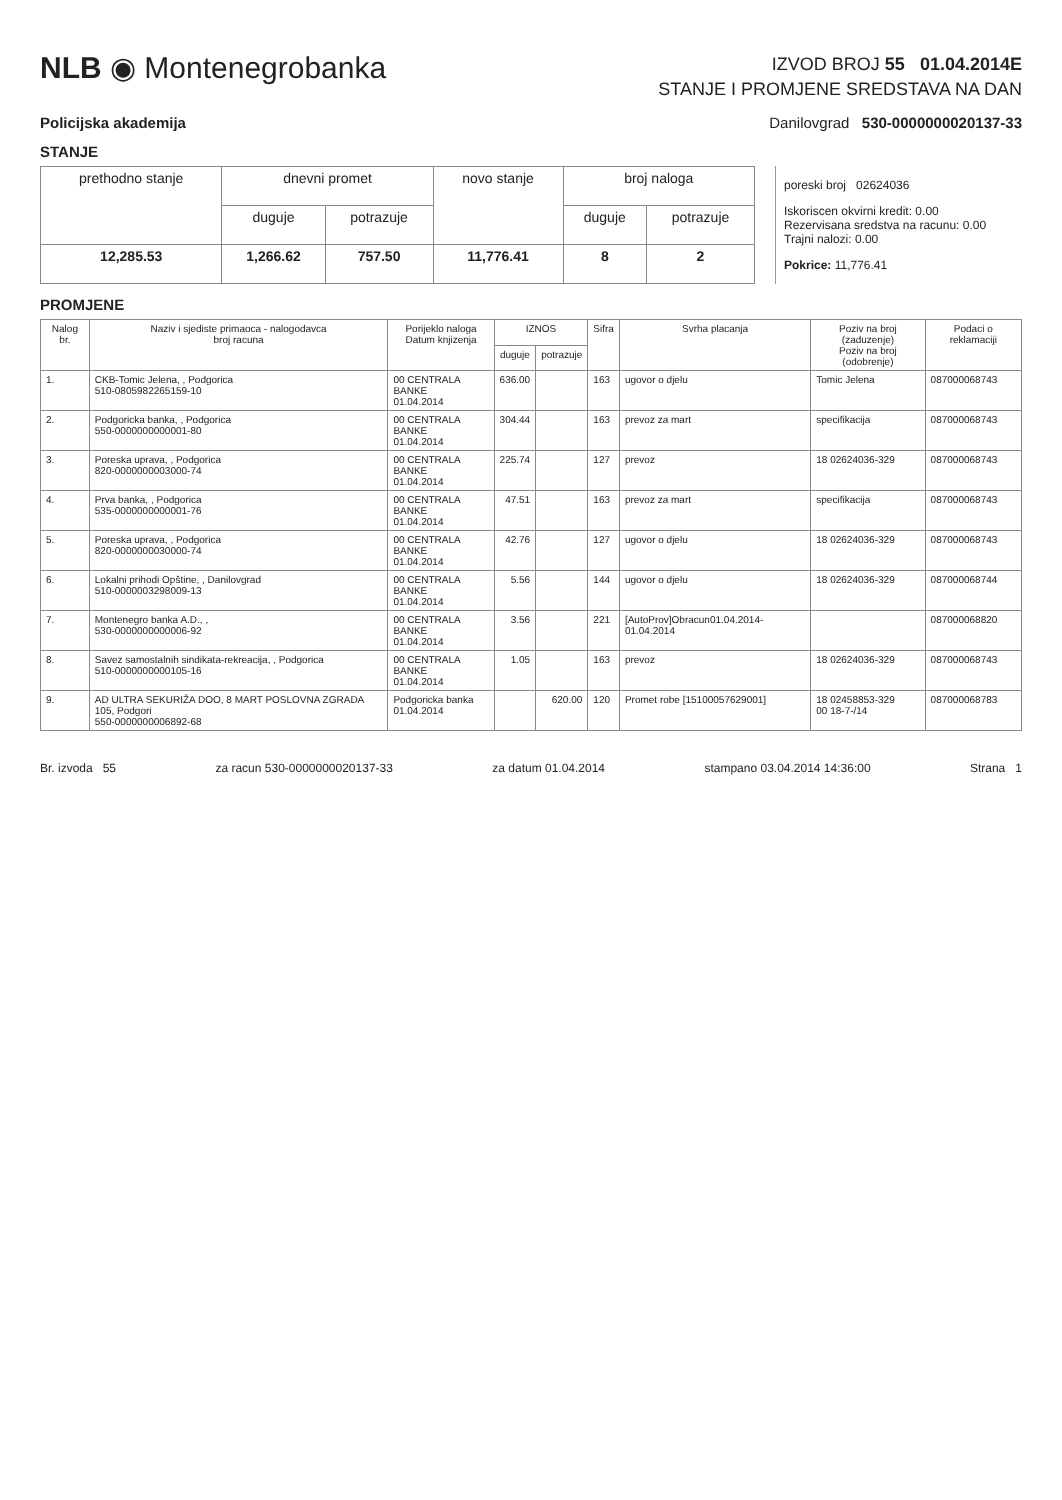NLB ◉ Montenegrobanka
IZVOD BROJ 55 01.04.2014E
STANJE I PROMJENE SREDSTAVA NA DAN
Policijska akademija Danilovgrad 530-0000000020137-33
STANJE
| prethodno stanje | dnevni promet | | novo stanje | broj naloga | |
| | duguje | potrazuje | | duguje | potrazuje |
| 12,285.53 | 1,266.62 | 757.50 | 11,776.41 | 8 | 2 |
poreski broj 02624036
Iskoriscen okvirni kredit: 0.00
Rezervisana sredstva na racunu: 0.00
Trajni nalozi: 0.00
Pokrice: 11,776.41
PROMJENE
| Nalog br. | Naziv i sjediste primaoca - nalogodavca broj racuna | Porijeklo naloga Datum knjizenja | IZNOS | | Sifra | Svrha placanja | Poziv na broj (zaduzenje) Poziv na broj (odobrenje) | Podaci o reklamaciji |
| --- | --- | --- | --- | --- | --- | --- | --- | --- |
| | | | duguje | potrazuje | | | | |
| 1. | CKB-Tomic Jelena, , Podgorica 510-0805982265159-10 | 00 CENTRALA BANKE 01.04.2014 | 636.00 | | 163 | ugovor o djelu | Tomic Jelena | 08700006874​3 |
| 2. | Podgoricka banka, , Podgorica 550-0000000000001-80 | 00 CENTRALA BANKE 01.04.2014 | 304.44 | | 163 | prevoz za mart | specifikacija | 087000068743 |
| 3. | Poreska uprava, , Podgorica 820-0000000003000-74 | 00 CENTRALA BANKE 01.04.2014 | 225.74 | | 127 | prevoz | 18 02624036-329 | 087000068743 |
| 4. | Prva banka, , Podgorica 535-0000000000001-76 | 00 CENTRALA BANKE 01.04.2014 | 47.51 | | 163 | prevoz za mart | specifikacija | 087000068743 |
| 5. | Poreska uprava, , Podgorica 820-0000000030000-74 | 00 CENTRALA BANKE 01.04.2014 | 42.76 | | 127 | ugovor o djelu | 18 02624036-329 | 087000068743 |
| 6. | Lokalni prihodi Opštine, , Danilovgrad 510-0000003298009-13 | 00 CENTRALA BANKE 01.04.2014 | 5.56 | | 144 | ugovor o djelu | 18 02624036-329 | 087000068744 |
| 7. | Montenegro banka A.D., , 530-0000000000006-92 | 00 CENTRALA BANKE 01.04.2014 | 3.56 | | 221 | [AutoProv]Obracun01.04.2014-01.04.2014 | | 087000068820 |
| 8. | Savez samostalnih sindikata-rekreacija, , Podgorica 510-0000000000105-16 | 00 CENTRALA BANKE 01.04.2014 | 1.05 | | 163 | prevoz | 18 02624036-329 | 087000068743 |
| 9. | AD ULTRA SEKURIŽA DOO, 8 MART POSLOVNA ZGRADA 105, Podgori 550-0000000006892-68 | Podgoricka banka 01.04.2014 | | 620.00 | 120 | Promet robe [1510005762900​1] | 18 02458853-329 00 18-7-/14 | 087000068783 |
Br. izvoda 55 za racun 530-0000000020137-33 za datum 01.04.2014 stampano 03.04.2014 14:36:00 Strana 1